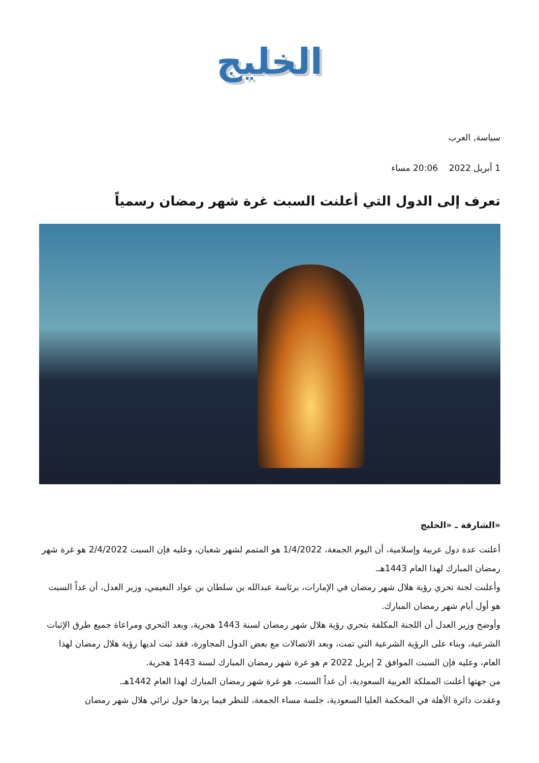الخليج
سياسة, العرب
1 أبريل 2022 20:06 مساء
تعرف إلى الدول التي أعلنت السبت غرة شهر رمضان رسمياً
«الشارقة ـ «الخليج
أعلنت عدة دول عربية وإسلامية، أن اليوم الجمعة، 1/4/2022 هو المتمم لشهر شعبان، وعليه فإن السبت 2/4/2022 هو غرة شهر رمضان المبارك لهذا العام 1443هـ.
وأعلنت لجنة تحري رؤية هلال شهر رمضان في الإمارات، برئاسة عبدالله بن سلطان بن عواد النعيمي، وزير العدل، أن غداً السبت هو أول أيام شهر رمضان المبارك.
وأوضح وزير العدل أن اللجنة المكلفة بتحري رؤية هلال شهر رمضان لسنة 1443 هجرية، وبعد التحري ومراعاة جميع طرق الإثبات الشرعية، وبناء على الرؤية الشرعية التي تمت، وبعد الاتصالات مع بعض الدول المجاورة، فقد ثبت لديها رؤية هلال رمضان لهذا العام، وعليه فإن السبت الموافق 2 إبريل 2022 م هو غرة شهر رمضان المبارك لسنة 1443 هجرية.
من جهتها أعلنت المملكة العربية السعودية، أن غداً السبت، هو غرة شهر رمضان المبارك لهذا العام 1442هـ.
وعقدت دائرة الأهلة في المحكمة العليا السعودية، جلسة مساء الجمعة، للنظر فيما يردها حول ترائي هلال شهر رمضان